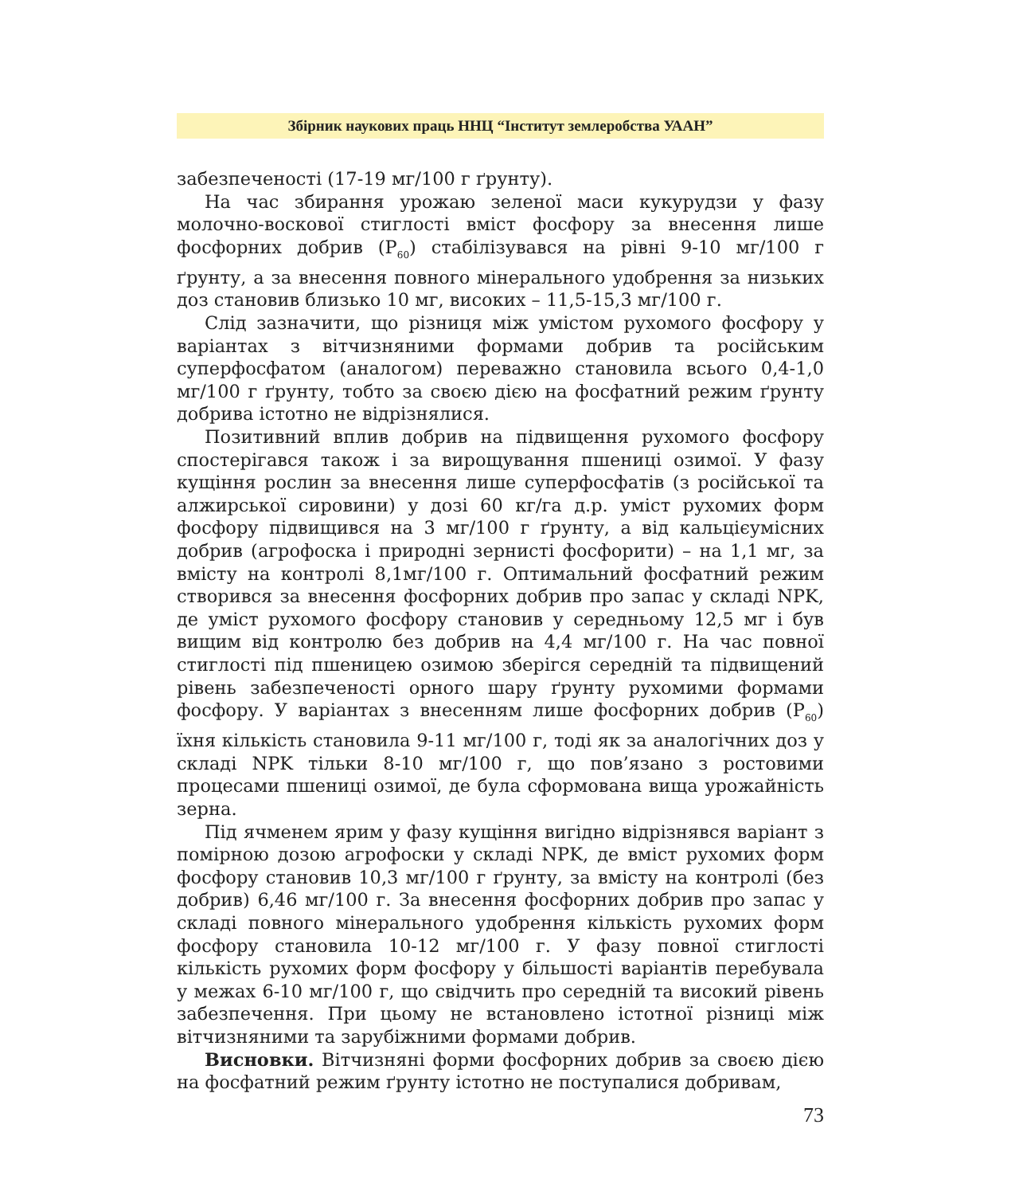Збірник наукових праць ННЦ “Інститут землеробства УААН”
забезпеченості (17-19 мг/100 г ґрунту).
На час збирання урожаю зеленої маси кукурудзи у фазу молочно-воскової стиглості вміст фосфору за внесення лише фосфорних добрив (Р<sub>60</sub>) стабілізувався на рівні 9-10 мг/100 г ґрунту, а за внесення повного мінерального удобрення за низьких доз становив близько 10 мг, високих – 11,5-15,3 мг/100 г.
Слід зазначити, що різниця між умістом рухомого фосфору у варіантах з вітчизняними формами добрив та російським суперфосфатом (аналогом) переважно становила всього 0,4-1,0 мг/100 г ґрунту, тобто за своєю дією на фосфатний режим ґрунту добрива істотно не відрізнялися.
Позитивний вплив добрив на підвищення рухомого фосфору спостерігався також і за вирощування пшениці озимої. У фазу кущіння рослин за внесення лише суперфосфатів (з російської та алжирської сировини) у дозі 60 кг/га д.р. уміст рухомих форм фосфору підвищився на 3 мг/100 г ґрунту, а від кальцієумісних добрив (агрофоска і природні зернисті фосфорити) – на 1,1 мг, за вмісту на контролі 8,1мг/100 г. Оптимальний фосфатний режим створився за внесення фосфорних добрив про запас у складі NPK, де уміст рухомого фосфору становив у середньому 12,5 мг і був вищим від контролю без добрив на 4,4 мг/100 г. На час повної стиглості під пшеницею озимою зберігся середній та підвищений рівень забезпеченості орного шару ґрунту рухомими формами фосфору. У варіантах з внесенням лише фосфорних добрив (Р<sub>60</sub>) їхня кількість становила 9-11 мг/100 г, тоді як за аналогічних доз у складі NPK тільки 8-10 мг/100 г, що пов’язано з ростовими процесами пшениці озимої, де була сформована вища урожайність зерна.
Під ячменем ярим у фазу кущіння вигідно відрізнявся варіант з помірною дозою агрофоски у складі NPK, де вміст рухомих форм фосфору становив 10,3 мг/100 г ґрунту, за вмісту на контролі (без добрив) 6,46 мг/100 г. За внесення фосфорних добрив про запас у складі повного мінерального удобрення кількість рухомих форм фосфору становила 10-12 мг/100 г. У фазу повної стиглості кількість рухомих форм фосфору у більшості варіантів перебувала у межах 6-10 мг/100 г, що свідчить про середній та високий рівень забезпечення. При цьому не встановлено істотної різниці між вітчизняними та зарубіжними формами добрив.
Висновки. Вітчизняні форми фосфорних добрив за своєю дією на фосфатний режим ґрунту істотно не поступалися добривам,
73